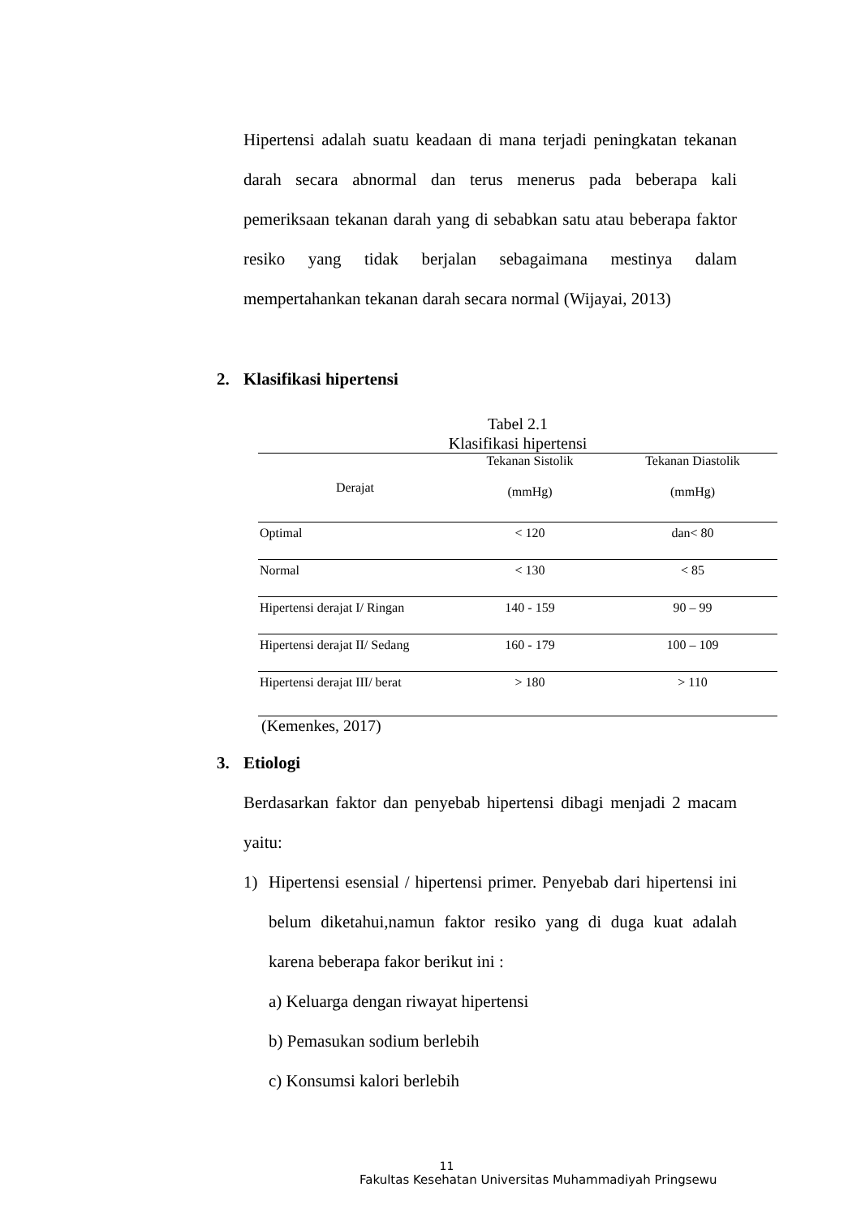Hipertensi adalah suatu keadaan di mana terjadi peningkatan tekanan darah secara abnormal dan terus menerus pada beberapa kali pemeriksaan tekanan darah yang di sebabkan satu atau beberapa faktor resiko yang tidak berjalan sebagaimana mestinya dalam mempertahankan tekanan darah secara normal (Wijayai, 2013)
2. Klasifikasi hipertensi
Tabel 2.1
Klasifikasi hipertensi
| Derajat | Tekanan Sistolik | Tekanan Diastolik |
| --- | --- | --- |
| | (mmHg) | (mmHg) |
| Optimal | < 120 | dan< 80 |
| Normal | < 130 | < 85 |
| Hipertensi derajat I/ Ringan | 140 - 159 | 90 – 99 |
| Hipertensi derajat II/ Sedang | 160 - 179 | 100 – 109 |
| Hipertensi derajat III/ berat | > 180 | > 110 |
(Kemenkes, 2017)
3. Etiologi
Berdasarkan faktor dan penyebab hipertensi dibagi menjadi 2 macam yaitu:
1) Hipertensi esensial / hipertensi primer. Penyebab dari hipertensi ini belum diketahui,namun faktor resiko yang di duga kuat adalah karena beberapa fakor berikut ini :
a) Keluarga dengan riwayat hipertensi
b) Pemasukan sodium berlebih
c) Konsumsi kalori berlebih
11
Fakultas Kesehatan Universitas Muhammadiyah Pringsewu